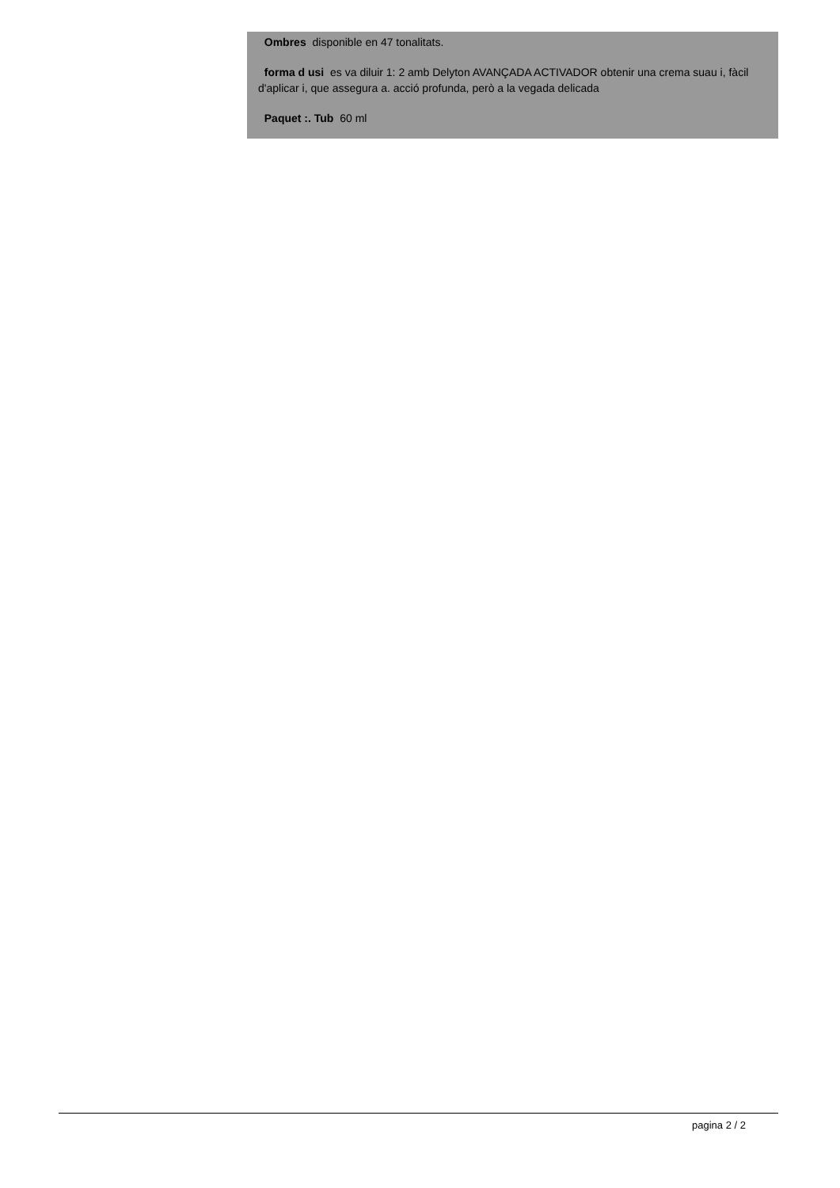Ombres disponible en 47 tonalitats.
forma d usi es va diluir 1: 2 amb Delyton AVANÇADA ACTIVADOR obtenir una crema suau i, fàcil d'aplicar i, que assegura a. acció profunda, però a la vegada delicada
Paquet :. Tub 60 ml
pagina 2 / 2